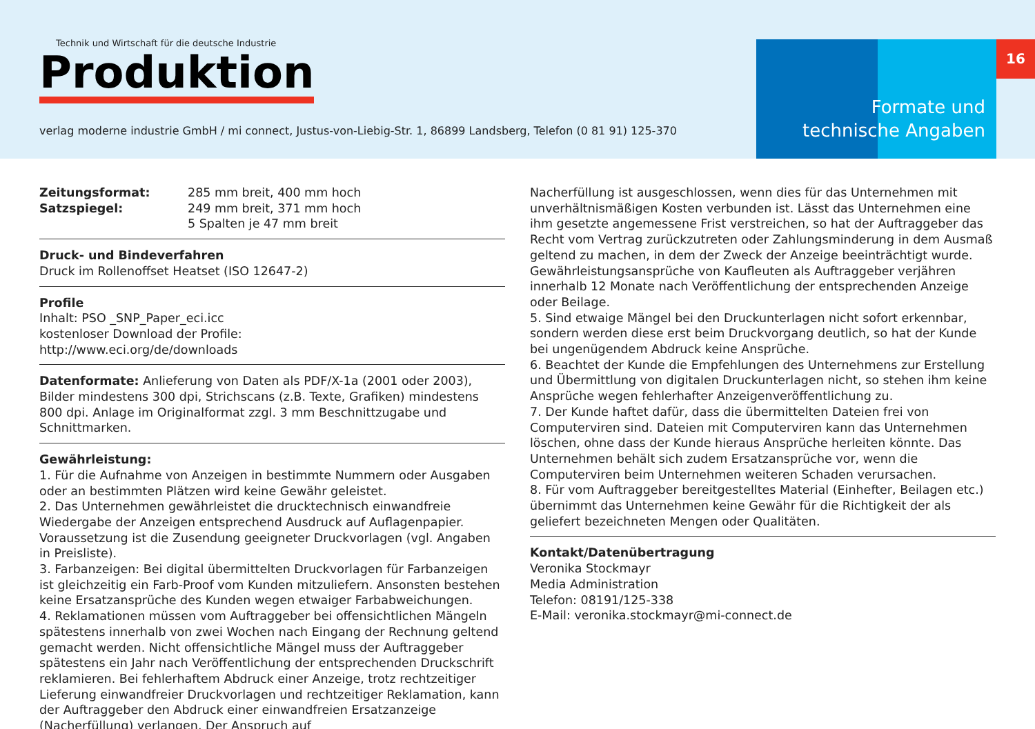Technik und Wirtschaft für die deutsche Industrie
Produktion
verlag moderne industrie GmbH / mi connect, Justus-von-Liebig-Str. 1, 86899 Landsberg, Telefon (0 81 91) 125-370
Formate und
technische Angaben
16
Zeitungsformat: 285 mm breit, 400 mm hoch
Satzspiegel: 249 mm breit, 371 mm hoch
5 Spalten je 47 mm breit
Druck- und Bindeverfahren
Druck im Rollenoffset Heatset (ISO 12647-2)
Profile
Inhalt: PSO _SNP_Paper_eci.icc
kostenloser Download der Profile:
http://www.eci.org/de/downloads
Datenformate: Anlieferung von Daten als PDF/X-1a (2001 oder 2003), Bilder mindestens 300 dpi, Strichscans (z.B. Texte, Grafiken) mindestens 800 dpi. Anlage im Originalformat zzgl. 3 mm Beschnittzugabe und Schnittmarken.
Gewährleistung:
1. Für die Aufnahme von Anzeigen in bestimmte Nummern oder Ausgaben oder an bestimmten Plätzen wird keine Gewähr geleistet.
2. Das Unternehmen gewährleistet die drucktechnisch einwandfreie Wiedergabe der Anzeigen entsprechend Ausdruck auf Auflagenpapier. Voraussetzung ist die Zusendung geeigneter Druckvorlagen (vgl. Angaben in Preisliste).
3. Farbanzeigen: Bei digital übermittelten Druckvorlagen für Farbanzeigen ist gleichzeitig ein Farb-Proof vom Kunden mitzuliefern. Ansonsten bestehen keine Ersatzansprüche des Kunden wegen etwaiger Farbabweichungen.
4. Reklamationen müssen vom Auftraggeber bei offensichtlichen Mängeln spätestens innerhalb von zwei Wochen nach Eingang der Rechnung geltend gemacht werden. Nicht offensichtliche Mängel muss der Auftraggeber spätestens ein Jahr nach Veröffentlichung der entsprechenden Druckschrift reklamieren. Bei fehlerhaftem Abdruck einer Anzeige, trotz rechtzeitiger Lieferung einwandfreier Druckvorlagen und rechtzeitiger Reklamation, kann der Auftraggeber den Abdruck einer einwandfreien Ersatzanzeige (Nacherfüllung) verlangen. Der Anspruch auf
Nacherfüllung ist ausgeschlossen, wenn dies für das Unternehmen mit unverhältnismäßigen Kosten verbunden ist. Lässt das Unternehmen eine ihm gesetzte angemessene Frist verstreichen, so hat der Auftraggeber das Recht vom Vertrag zurückzutreten oder Zahlungsminderung in dem Ausmaß geltend zu machen, in dem der Zweck der Anzeige beeinträchtigt wurde. Gewährleistungsansprüche von Kaufleuten als Auftraggeber verjähren innerhalb 12 Monate nach Veröffentlichung der entsprechenden Anzeige oder Beilage.
5. Sind etwaige Mängel bei den Druckunterlagen nicht sofort erkennbar, sondern werden diese erst beim Druckvorgang deutlich, so hat der Kunde bei ungenügendem Abdruck keine Ansprüche.
6. Beachtet der Kunde die Empfehlungen des Unternehmens zur Erstellung und Übermittlung von digitalen Druckunterlagen nicht, so stehen ihm keine Ansprüche wegen fehlerhafter Anzeigenveröffentlichung zu.
7. Der Kunde haftet dafür, dass die übermittelten Dateien frei von Computerviren sind. Dateien mit Computerviren kann das Unternehmen löschen, ohne dass der Kunde hieraus Ansprüche herleiten könnte. Das Unternehmen behält sich zudem Ersatzansprüche vor, wenn die Computerviren beim Unternehmen weiteren Schaden verursachen.
8. Für vom Auftraggeber bereitgestelltes Material (Einhefter, Beilagen etc.) übernimmt das Unternehmen keine Gewähr für die Richtigkeit der als geliefert bezeichneten Mengen oder Qualitäten.
Kontakt/Datenübertragung
Veronika Stockmayr
Media Administration
Telefon: 08191/125-338
E-Mail: veronika.stockmayr@mi-connect.de